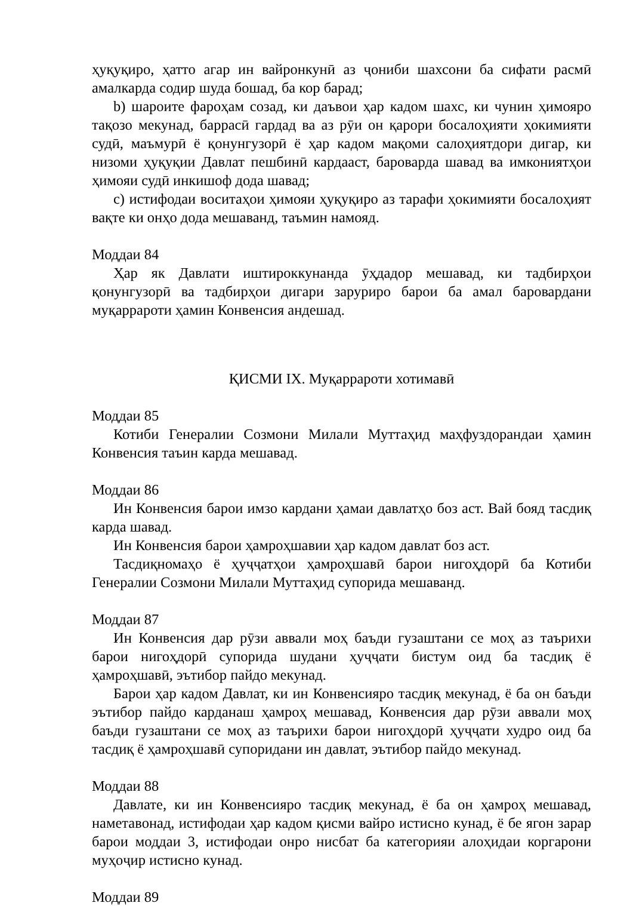ҳуқуқиро, ҳатто агар ин вайронкунӣ аз ҷониби шахсони ба сифати расмӣ амалкарда содир шуда бошад, ба кор барад;
b) шароите фароҳам созад, ки даъвои ҳар кадом шахс, ки чунин ҳимояро тақозо мекунад, баррасӣ гардад ва аз рӯи он қарори босалоҳияти ҳокимияти судӣ, маъмурӣ ё қонунгузорӣ ё ҳар кадом мақоми салоҳиятдори дигар, ки низоми ҳуқуқии Давлат пешбинӣ кардааст, бароварда шавад ва имкониятҳои ҳимояи судӣ инкишоф дода шавад;
c) истифодаи воситаҳои ҳимояи ҳуқуқиро аз тарафи ҳокимияти босалоҳият вақте ки онҳо дода мешаванд, таъмин намояд.
Моддаи 84
Ҳар як Давлати иштироккунанда ӯҳдадор мешавад, ки тадбирҳои қонунгузорӣ ва тадбирҳои дигари заруриро барои ба амал баровардани муқаррароти ҳамин Конвенсия андешад.
ҚИСМИ IX. Муқаррароти хотимавӣ
Моддаи 85
Котиби Генералии Созмони Милали Муттаҳид маҳфуздорандаи ҳамин Конвенсия таъин карда мешавад.
Моддаи 86
Ин Конвенсия барои имзо кардани ҳамаи давлатҳо боз аст. Вай бояд тасдиқ карда шавад.
Ин Конвенсия барои ҳамроҳшавии ҳар кадом давлат боз аст.
Тасдиқномаҳо ё ҳуҷҷатҳои ҳамроҳшавӣ барои нигоҳдорӣ ба Котиби Генералии Созмони Милали Муттаҳид супорида мешаванд.
Моддаи 87
Ин Конвенсия дар рӯзи аввали моҳ баъди гузаштани се моҳ аз таърихи барои нигоҳдорӣ супорида шудани ҳуҷҷати бистум оид ба тасдиқ ё ҳамроҳшавӣ, эътибор пайдо мекунад.
Барои ҳар кадом Давлат, ки ин Конвенсияро тасдиқ мекунад, ё ба он баъди эътибор пайдо карданаш ҳамроҳ мешавад, Конвенсия дар рӯзи аввали моҳ баъди гузаштани се моҳ аз таърихи барои нигоҳдорӣ ҳуҷҷати худро оид ба тасдиқ ё ҳамроҳшавӣ супоридани ин давлат, эътибор пайдо мекунад.
Моддаи 88
Давлате, ки ин Конвенсияро тасдиқ мекунад, ё ба он ҳамроҳ мешавад, наметавонад, истифодаи ҳар кадом қисми вайро истисно кунад, ё бе ягон зарар барои моддаи 3, истифодаи онро нисбат ба категорияи алоҳидаи коргарони муҳоҷир истисно кунад.
Моддаи 89